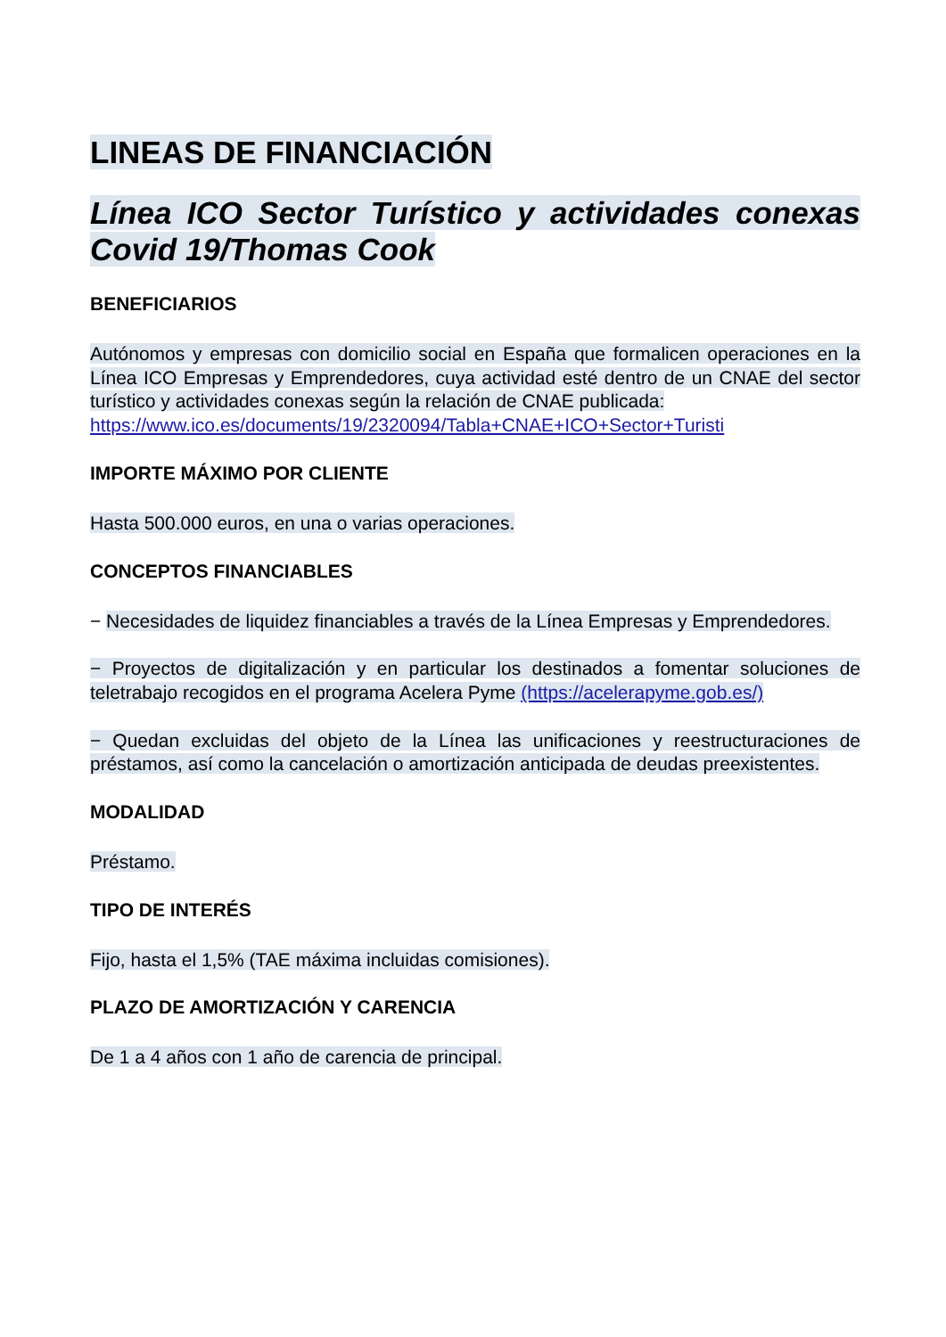LINEAS DE FINANCIACIÓN
Línea ICO Sector Turístico y actividades conexas Covid 19/Thomas Cook
BENEFICIARIOS
Autónomos y empresas con domicilio social en España que formalicen operaciones en la Línea ICO Empresas y Emprendedores, cuya actividad esté dentro de un CNAE del sector turístico y actividades conexas según la relación de CNAE publicada:
https://www.ico.es/documents/19/2320094/Tabla+CNAE+ICO+Sector+Turisti
IMPORTE MÁXIMO POR CLIENTE
Hasta 500.000 euros, en una o varias operaciones.
CONCEPTOS FINANCIABLES
− Necesidades de liquidez financiables a través de la Línea Empresas y Emprendedores.
− Proyectos de digitalización y en particular los destinados a fomentar soluciones de teletrabajo recogidos en el programa Acelera Pyme (https://acelerapyme.gob.es/)
− Quedan excluidas del objeto de la Línea las unificaciones y reestructuraciones de préstamos, así como la cancelación o amortización anticipada de deudas preexistentes.
MODALIDAD
Préstamo.
TIPO DE INTERÉS
Fijo, hasta el 1,5% (TAE máxima incluidas comisiones).
PLAZO DE AMORTIZACIÓN Y CARENCIA
De 1 a 4 años con 1 año de carencia de principal.